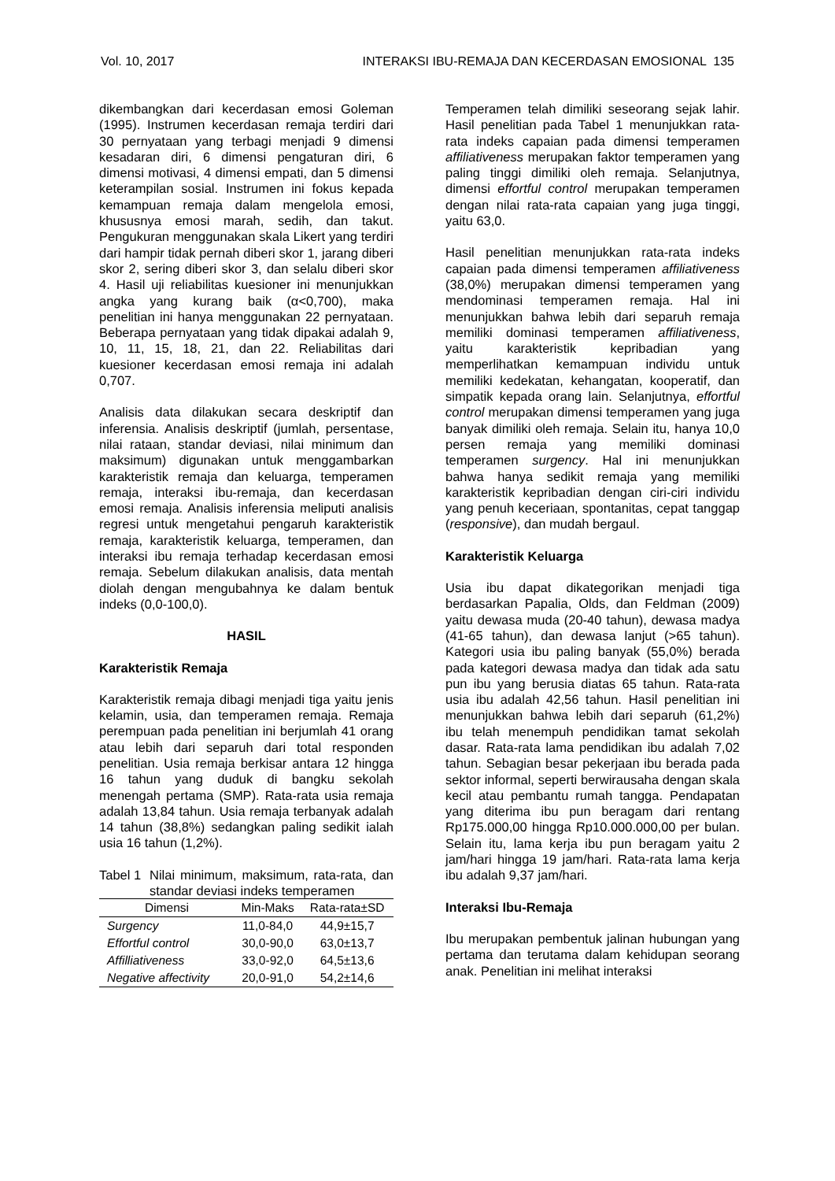Vol. 10, 2017 INTERAKSI IBU-REMAJA DAN KECERDASAN EMOSIONAL 135
dikembangkan dari kecerdasan emosi Goleman (1995). Instrumen kecerdasan remaja terdiri dari 30 pernyataan yang terbagi menjadi 9 dimensi kesadaran diri, 6 dimensi pengaturan diri, 6 dimensi motivasi, 4 dimensi empati, dan 5 dimensi keterampilan sosial. Instrumen ini fokus kepada kemampuan remaja dalam mengelola emosi, khususnya emosi marah, sedih, dan takut. Pengukuran menggunakan skala Likert yang terdiri dari hampir tidak pernah diberi skor 1, jarang diberi skor 2, sering diberi skor 3, dan selalu diberi skor 4. Hasil uji reliabilitas kuesioner ini menunjukkan angka yang kurang baik (α<0,700), maka penelitian ini hanya menggunakan 22 pernyataan. Beberapa pernyataan yang tidak dipakai adalah 9, 10, 11, 15, 18, 21, dan 22. Reliabilitas dari kuesioner kecerdasan emosi remaja ini adalah 0,707.
Analisis data dilakukan secara deskriptif dan inferensia. Analisis deskriptif (jumlah, persentase, nilai rataan, standar deviasi, nilai minimum dan maksimum) digunakan untuk menggambarkan karakteristik remaja dan keluarga, temperamen remaja, interaksi ibu-remaja, dan kecerdasan emosi remaja. Analisis inferensia meliputi analisis regresi untuk mengetahui pengaruh karakteristik remaja, karakteristik keluarga, temperamen, dan interaksi ibu remaja terhadap kecerdasan emosi remaja. Sebelum dilakukan analisis, data mentah diolah dengan mengubahnya ke dalam bentuk indeks (0,0-100,0).
HASIL
Karakteristik Remaja
Karakteristik remaja dibagi menjadi tiga yaitu jenis kelamin, usia, dan temperamen remaja. Remaja perempuan pada penelitian ini berjumlah 41 orang atau lebih dari separuh dari total responden penelitian. Usia remaja berkisar antara 12 hingga 16 tahun yang duduk di bangku sekolah menengah pertama (SMP). Rata-rata usia remaja adalah 13,84 tahun. Usia remaja terbanyak adalah 14 tahun (38,8%) sedangkan paling sedikit ialah usia 16 tahun (1,2%).
Tabel 1 Nilai minimum, maksimum, rata-rata, dan standar deviasi indeks temperamen
| Dimensi | Min-Maks | Rata-rata±SD |
| --- | --- | --- |
| Surgency | 11,0-84,0 | 44,9±15,7 |
| Effortful control | 30,0-90,0 | 63,0±13,7 |
| Affilliativeness | 33,0-92,0 | 64,5±13,6 |
| Negative affectivity | 20,0-91,0 | 54,2±14,6 |
Temperamen telah dimiliki seseorang sejak lahir. Hasil penelitian pada Tabel 1 menunjukkan rata-rata indeks capaian pada dimensi temperamen affiliativeness merupakan faktor temperamen yang paling tinggi dimiliki oleh remaja. Selanjutnya, dimensi effortful control merupakan temperamen dengan nilai rata-rata capaian yang juga tinggi, yaitu 63,0.
Hasil penelitian menunjukkan rata-rata indeks capaian pada dimensi temperamen affiliativeness (38,0%) merupakan dimensi temperamen yang mendominasi temperamen remaja. Hal ini menunjukkan bahwa lebih dari separuh remaja memiliki dominasi temperamen affiliativeness, yaitu karakteristik kepribadian yang memperlihatkan kemampuan individu untuk memiliki kedekatan, kehangatan, kooperatif, dan simpatik kepada orang lain. Selanjutnya, effortful control merupakan dimensi temperamen yang juga banyak dimiliki oleh remaja. Selain itu, hanya 10,0 persen remaja yang memiliki dominasi temperamen surgency. Hal ini menunjukkan bahwa hanya sedikit remaja yang memiliki karakteristik kepribadian dengan ciri-ciri individu yang penuh keceriaan, spontanitas, cepat tanggap (responsive), dan mudah bergaul.
Karakteristik Keluarga
Usia ibu dapat dikategorikan menjadi tiga berdasarkan Papalia, Olds, dan Feldman (2009) yaitu dewasa muda (20-40 tahun), dewasa madya (41-65 tahun), dan dewasa lanjut (>65 tahun). Kategori usia ibu paling banyak (55,0%) berada pada kategori dewasa madya dan tidak ada satu pun ibu yang berusia diatas 65 tahun. Rata-rata usia ibu adalah 42,56 tahun. Hasil penelitian ini menunjukkan bahwa lebih dari separuh (61,2%) ibu telah menempuh pendidikan tamat sekolah dasar. Rata-rata lama pendidikan ibu adalah 7,02 tahun. Sebagian besar pekerjaan ibu berada pada sektor informal, seperti berwirausaha dengan skala kecil atau pembantu rumah tangga. Pendapatan yang diterima ibu pun beragam dari rentang Rp175.000,00 hingga Rp10.000.000,00 per bulan. Selain itu, lama kerja ibu pun beragam yaitu 2 jam/hari hingga 19 jam/hari. Rata-rata lama kerja ibu adalah 9,37 jam/hari.
Interaksi Ibu-Remaja
Ibu merupakan pembentuk jalinan hubungan yang pertama dan terutama dalam kehidupan seorang anak. Penelitian ini melihat interaksi